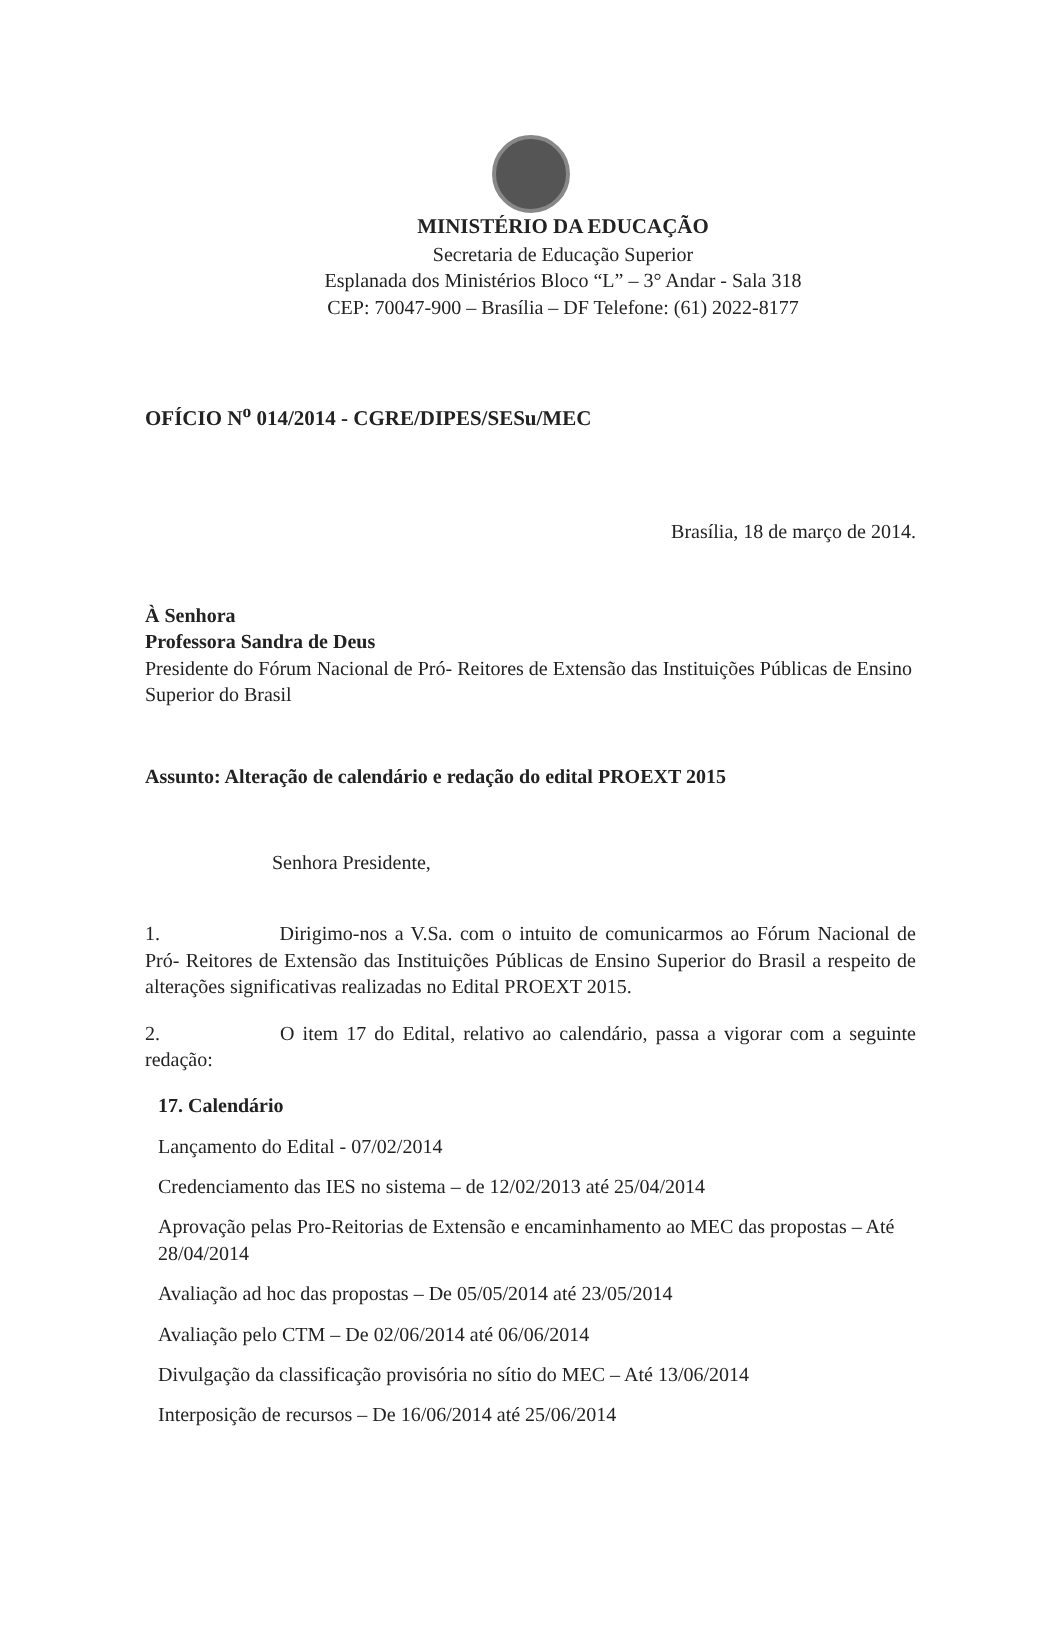MINISTÉRIO DA EDUCAÇÃO
Secretaria de Educação Superior
Esplanada dos Ministérios Bloco “L” – 3° Andar - Sala 318
CEP: 70047-900 – Brasília – DF Telefone: (61) 2022-8177
OFÍCIO N<sup>o</sup> 014/2014 - CGRE/DIPES/SESu/MEC
Brasília, 18 de março de 2014.
À Senhora
Professora Sandra de Deus
Presidente do Fórum Nacional de Pró- Reitores de Extensão das Instituições Públicas de Ensino Superior do Brasil
Assunto: Alteração de calendário e redação do edital PROEXT 2015
Senhora Presidente,
1. Dirigimo-nos a V.Sa. com o intuito de comunicarmos ao Fórum Nacional de Pró- Reitores de Extensão das Instituições Públicas de Ensino Superior do Brasil a respeito de alterações significativas realizadas no Edital PROEXT 2015.
2. O item 17 do Edital, relativo ao calendário, passa a vigorar com a seguinte redação:
17. Calendário
Lançamento do Edital - 07/02/2014
Credenciamento das IES no sistema – de 12/02/2013 até 25/04/2014
Aprovação pelas Pro-Reitorias de Extensão e encaminhamento ao MEC das propostas – Até 28/04/2014
Avaliação ad hoc das propostas – De 05/05/2014 até 23/05/2014
Avaliação pelo CTM – De 02/06/2014 até 06/06/2014
Divulgação da classificação provisória no sítio do MEC – Até 13/06/2014
Interposição de recursos – De 16/06/2014 até 25/06/2014